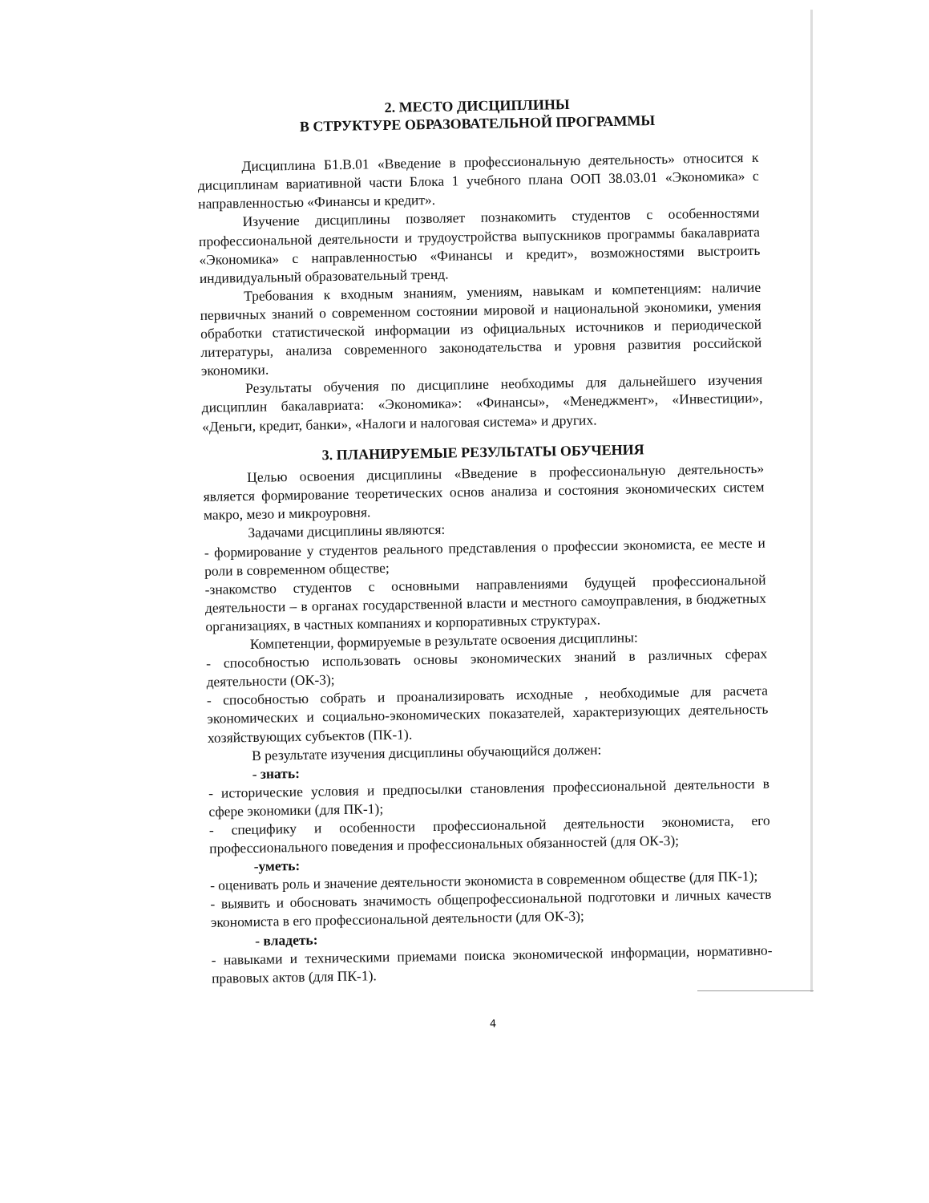2. МЕСТО ДИСЦИПЛИНЫ
В СТРУКТУРЕ ОБРАЗОВАТЕЛЬНОЙ ПРОГРАММЫ
Дисциплина Б1.В.01 «Введение в профессиональную деятельность» относится к дисциплинам вариативной части Блока 1 учебного плана ООП 38.03.01 «Экономика» с направленностью «Финансы и кредит».
Изучение дисциплины позволяет познакомить студентов с особенностями профессиональной деятельности и трудоустройства выпускников программы бакалавриата «Экономика» с направленностью «Финансы и кредит», возможностями выстроить индивидуальный образовательный тренд.
Требования к входным знаниям, умениям, навыкам и компетенциям: наличие первичных знаний о современном состоянии мировой и национальной экономики, умения обработки статистической информации из официальных источников и периодической литературы, анализа современного законодательства и уровня развития российской экономики.
Результаты обучения по дисциплине необходимы для дальнейшего изучения дисциплин бакалавриата: «Экономика»: «Финансы», «Менеджмент», «Инвестиции», «Деньги, кредит, банки», «Налоги и налоговая система» и других.
3. ПЛАНИРУЕМЫЕ РЕЗУЛЬТАТЫ ОБУЧЕНИЯ
Целью освоения дисциплины «Введение в профессиональную деятельность» является формирование теоретических основ анализа и состояния экономических систем макро, мезо и микроуровня.
Задачами дисциплины являются:
- формирование у студентов реального представления о профессии экономиста, ее месте и роли в современном обществе;
-знакомство студентов с основными направлениями будущей профессиональной деятельности – в органах государственной власти и местного самоуправления, в бюджетных организациях, в частных компаниях и корпоративных структурах.
Компетенции, формируемые в результате освоения дисциплины:
- способностью использовать основы экономических знаний в различных сферах деятельности (ОК-3);
- способностью собрать и проанализировать исходные , необходимые для расчета экономических и социально-экономических показателей, характеризующих деятельность хозяйствующих субъектов (ПК-1).
В результате изучения дисциплины обучающийся должен:
- знать:
- исторические условия и предпосылки становления профессиональной деятельности в сфере экономики (для ПК-1);
- специфику и особенности профессиональной деятельности экономиста, его профессионального поведения и профессиональных обязанностей (для ОК-3);
-уметь:
- оценивать роль и значение деятельности экономиста в современном обществе (для ПК-1);
- выявить и обосновать значимость общепрофессиональной подготовки и личных качеств экономиста в его профессиональной деятельности (для ОК-3);
- владеть:
- навыками и техническими приемами поиска экономической информации, нормативно-правовых актов (для ПК-1).
4